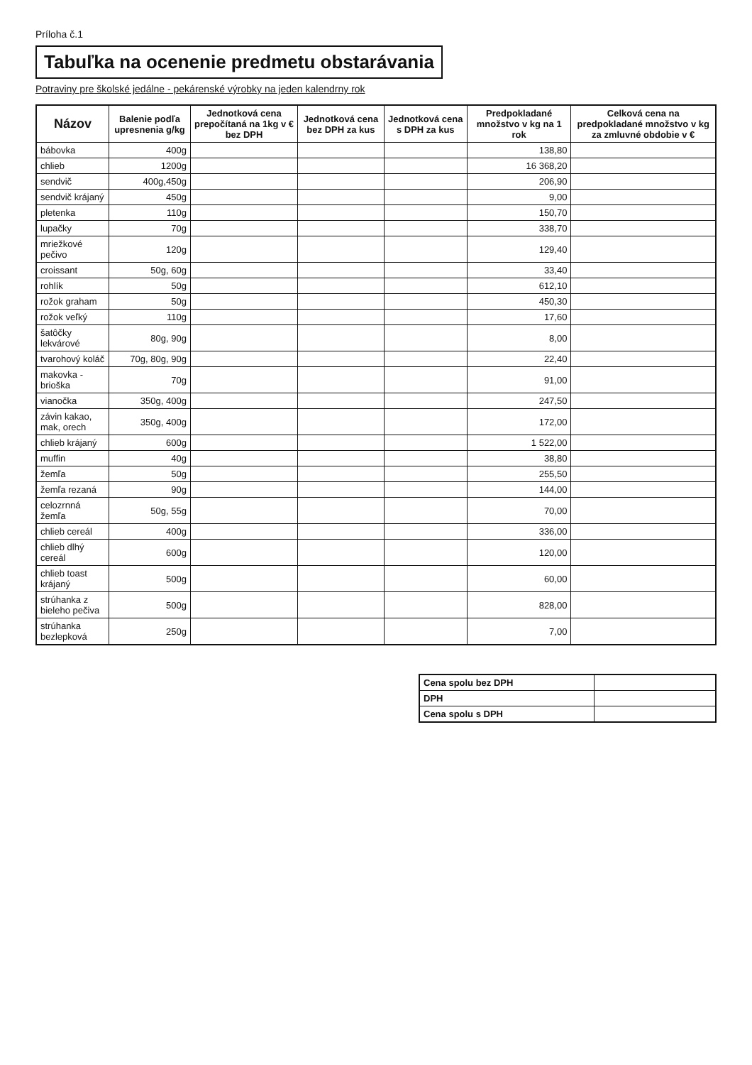Príloha č.1
Tabuľka na ocenenie predmetu obstarávania
Potraviny pre školské jedálne - pekárenské výrobky na jeden kalendrny rok
| Názov | Balenie podľa upresnenia g/kg | Jednotková cena prepočítaná na 1kg v € bez DPH | Jednotková cena bez DPH za kus | Jednotková cena s DPH za kus | Predpokladané množstvo v kg na 1 rok | Celková cena na predpokladané množstvo v kg za zmluvné obdobie v € |
| --- | --- | --- | --- | --- | --- | --- |
| bábovka | 400g | | | | 138,80 | |
| chlieb | 1200g | | | | 16 368,20 | |
| sendvič | 400g,450g | | | | 206,90 | |
| sendvič krájaný | 450g | | | | 9,00 | |
| pletenka | 110g | | | | 150,70 | |
| lupačky | 70g | | | | 338,70 | |
| mriežkové pečivo | 120g | | | | 129,40 | |
| croissant | 50g, 60g | | | | 33,40 | |
| rohlík | 50g | | | | 612,10 | |
| rožok graham | 50g | | | | 450,30 | |
| rožok veľký | 110g | | | | 17,60 | |
| šatôčky lekvárové | 80g, 90g | | | | 8,00 | |
| tvarohový koláč | 70g, 80g, 90g | | | | 22,40 | |
| makovka - brioška | 70g | | | | 91,00 | |
| vianočka | 350g, 400g | | | | 247,50 | |
| závin kakao, mak, orech | 350g, 400g | | | | 172,00 | |
| chlieb krájaný | 600g | | | | 1 522,00 | |
| muffin | 40g | | | | 38,80 | |
| žemľa | 50g | | | | 255,50 | |
| žemľa rezaná | 90g | | | | 144,00 | |
| celozrnná žemľa | 50g, 55g | | | | 70,00 | |
| chlieb cereál | 400g | | | | 336,00 | |
| chlieb dlhý cereál | 600g | | | | 120,00 | |
| chlieb toast krájaný | 500g | | | | 60,00 | |
| strúhanka z bieleho pečiva | 500g | | | | 828,00 | |
| strúhanka bezlepková | 250g | | | | 7,00 | |
| Cena spolu bez DPH | |
| DPH | |
| Cena spolu s DPH | |